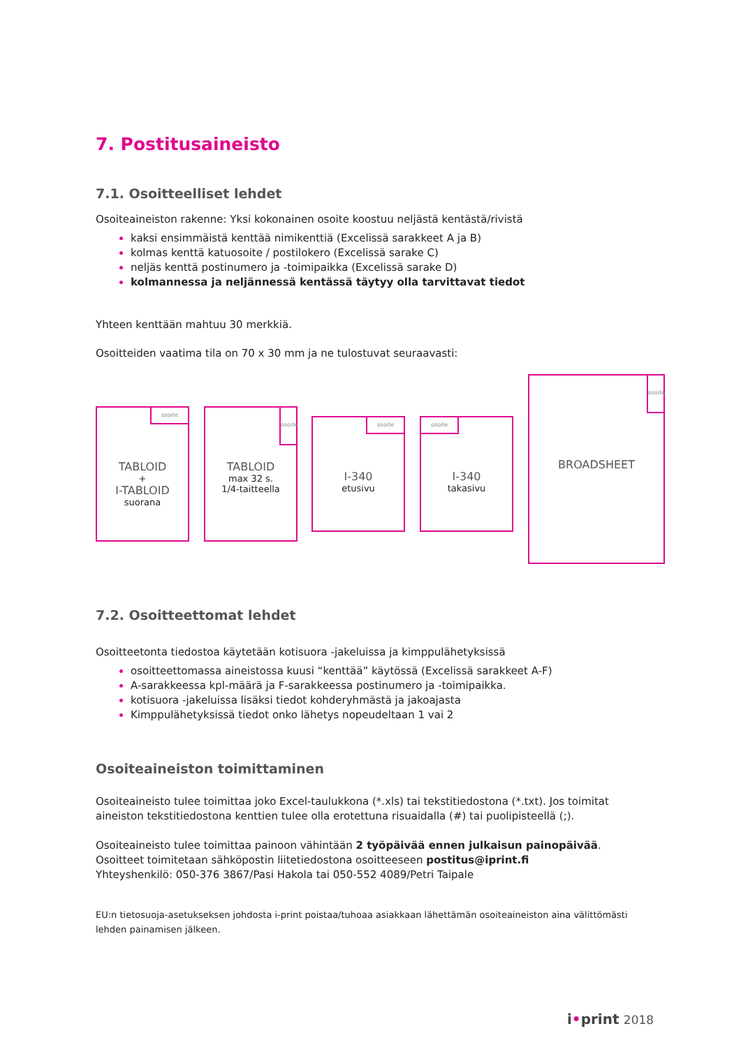7. Postitusaineisto
7.1. Osoitteelliset lehdet
Osoiteaineiston rakenne: Yksi kokonainen osoite koostuu neljästä kentästä/rivistä
kaksi ensimmäistä kenttää nimikenttiä (Excelissä sarakkeet A ja B)
kolmas kenttä katuosoite / postilokero (Excelissä sarake C)
neljäs kenttä postinumero ja -toimipaikka (Excelissä sarake D)
kolmannessa ja neljännessä kentässä täytyy olla tarvittavat tiedot
Yhteen kenttään mahtuu 30 merkkiä.
Osoitteiden vaatima tila on 70 x 30 mm ja ne tulostuvat seuraavasti:
TABLOID
+
I-TABLOID
suorana
osoite
TABLOID
max 32 s.
1/4-taitteella
osoite
I-340
etusivu
osoite
I-340
takasivu
osoite
BROADSHEET
osoite
7.2. Osoitteettomat lehdet
Osoitteetonta tiedostoa käytetään kotisuora -jakeluissa ja kimppulähetyksissä
osoitteettomassa aineistossa kuusi “kenttää” käytössä (Excelissä sarakkeet A-F)
A-sarakkeessa kpl-määrä ja F-sarakkeessa postinumero ja -toimipaikka.
kotisuora -jakeluissa lisäksi tiedot kohderyhmästä ja jakoajasta
Kimppulähetyksissä tiedot onko lähetys nopeudeltaan 1 vai 2
Osoiteaineiston toimittaminen
Osoiteaineisto tulee toimittaa joko Excel-taulukkona (*.xls) tai tekstitiedostona (*.txt). Jos toimitat aineiston tekstitiedostona kenttien tulee olla erotettuna risuaidalla (#) tai puolipisteellä (;).
Osoiteaineisto tulee toimittaa painoon vähintään 2 työpäivää ennen julkaisun painopäivää.
Osoitteet toimitetaan sähköpostin liitetiedostona osoitteeseen postitus@iprint.fi
Yhteyshenkilö: 050-376 3867/Pasi Hakola tai 050-552 4089/Petri Taipale
EU:n tietosuoja-asetukseksen johdosta i-print poistaa/tuhoaa asiakkaan lähettämän osoiteaineiston aina välittömästi lehden painamisen jälkeen.
i•print 2018